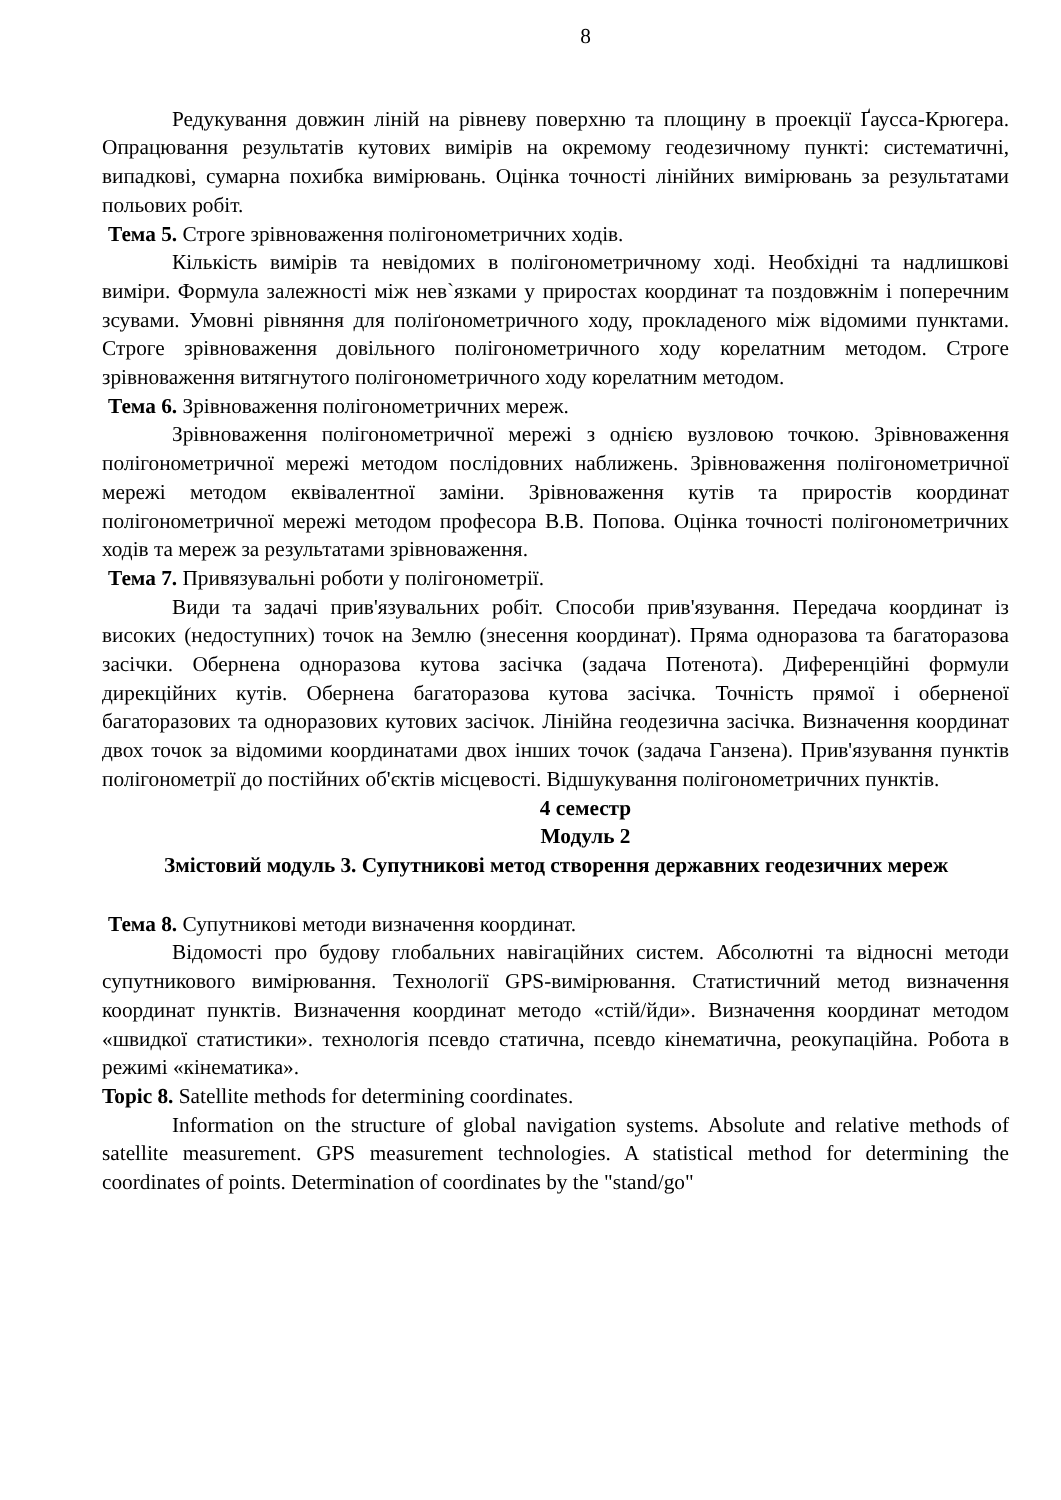8
Редукування довжин ліній на рівневу поверхню та площину в проекції Ґаусса-Крюгера. Опрацювання результатів кутових вимірів на окремому геодезичному пункті: систематичні, випадкові, сумарна похибка вимірювань. Оцінка точності лінійних вимірювань за результатами польових робіт.
Тема 5. Строге зрівноваження полігонометричних ходів.
Кількість вимірів та невідомих в полігонометричному ході. Необхідні та надлишкові виміри. Формула залежності між нев`язками у приростах координат та поздовжнім і поперечним зсувами. Умовні рівняння для поліґонометричного ходу, прокладеного між відомими пунктами. Строге зрівноваження довільного полігонометричного ходу корелатним методом. Строге зрівноваження витягнутого полігонометричного ходу корелатним методом.
Тема 6. Зрівноваження полігонометричних мереж.
Зрівноваження полігонометричної мережі з однією вузловою точкою. Зрівноваження полігонометричної мережі методом послідовних наближень. Зрівноваження полігонометричної мережі методом еквівалентної заміни. Зрівноваження кутів та приростів координат полігонометричної мережі методом професора В.В. Попова. Оцінка точності полігонометричних ходів та мереж за результатами зрівноваження.
Тема 7. Привязувальні роботи у полігонометрії.
Види та задачі прив'язувальних робіт. Способи прив'язування. Передача координат із високих (недоступних) точок на Землю (знесення координат). Пряма одноразова та багаторазова засічки. Обернена одноразова кутова засічка (задача Потенота). Диференційні формули дирекційних кутів. Обернена багаторазова кутова засічка. Точність прямої і оберненої багаторазових та одноразових кутових засічок. Лінійна геодезична засічка. Визначення координат двох точок за відомими координатами двох інших точок (задача Ганзена). Прив'язування пунктів полігонометрії до постійних об'єктів місцевості. Відшукування полігонометричних пунктів.
4 семестр
Модуль 2
Змістовий модуль 3. Супутникові метод створення державних геодезичних мереж
Тема 8. Супутникові методи визначення координат.
Відомості про будову глобальних навігаційних систем. Абсолютні та відносні методи супутникового вимірювання. Технології GPS-вимірювання. Статистичний метод визначення координат пунктів. Визначення координат методо «стій/йди». Визначення координат методом «швидкої статистики». технологія псевдо статична, псевдо кінематична, реокупаційна. Робота в режимі «кінематика».
Topic 8. Satellite methods for determining coordinates.
Information on the structure of global navigation systems. Absolute and relative methods of satellite measurement. GPS measurement technologies. A statistical method for determining the coordinates of points. Determination of coordinates by the "stand/go"